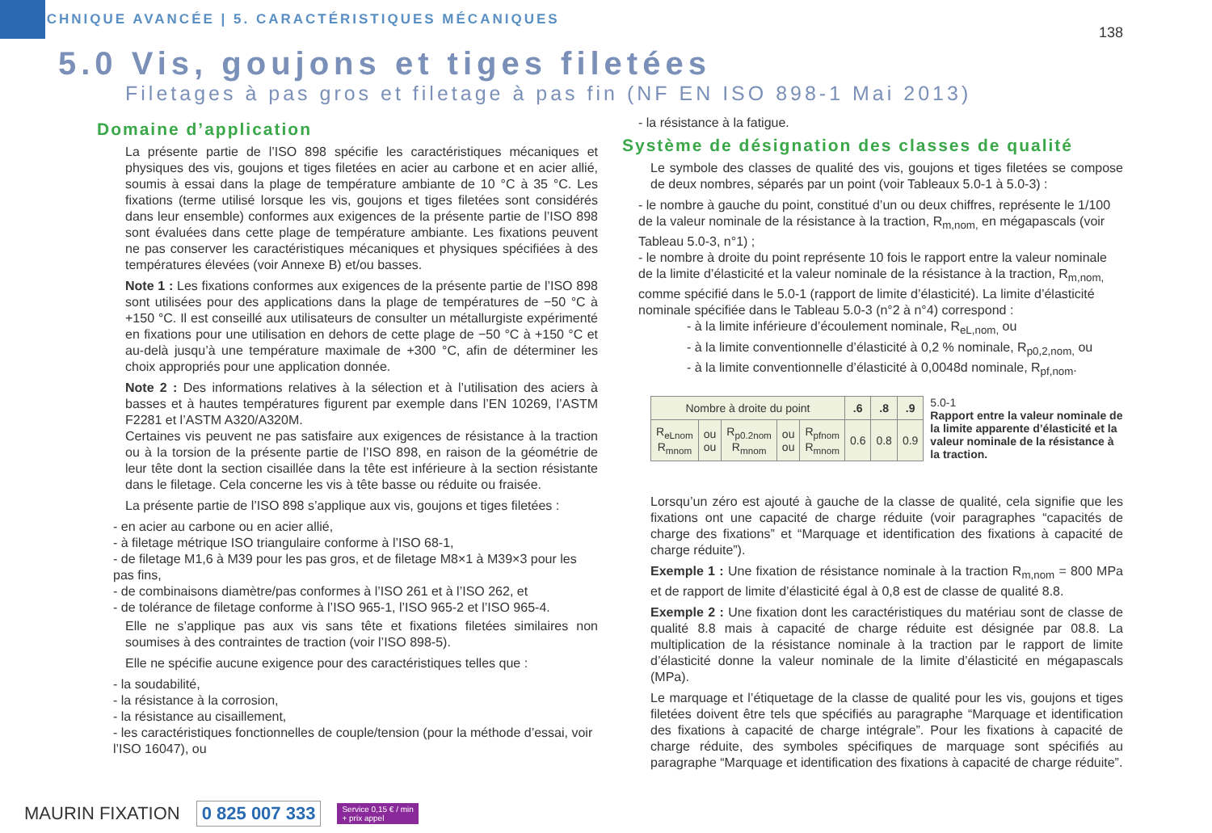TECHNIQUE AVANCÉE | 5. CARACTÉRISTIQUES MÉCANIQUES
138
5.0 Vis, goujons et tiges filetées
Filetages à pas gros et filetage à pas fin (NF EN ISO 898-1 Mai 2013)
Domaine d’application
La présente partie de l’ISO 898 spécifie les caractéristiques mécaniques et physiques des vis, goujons et tiges filetées en acier au carbone et en acier allié, soumis à essai dans la plage de température ambiante de 10 °C à 35 °C. Les fixations (terme utilisé lorsque les vis, goujons et tiges filetées sont considérés dans leur ensemble) conformes aux exigences de la présente partie de l’ISO 898 sont évaluées dans cette plage de température ambiante. Les fixations peuvent ne pas conserver les caractéristiques mécaniques et physiques spécifiées à des températures élevées (voir Annexe B) et/ou basses.
Note 1 : Les fixations conformes aux exigences de la présente partie de l’ISO 898 sont utilisées pour des applications dans la plage de températures de −50 °C à +150 °C. Il est conseillé aux utilisateurs de consulter un métallurgiste expérimenté en fixations pour une utilisation en dehors de cette plage de −50 °C à +150 °C et au-delà jusqu’à une température maximale de +300 °C, afin de déterminer les choix appropriés pour une application donnée.
Note 2 : Des informations relatives à la sélection et à l’utilisation des aciers à basses et à hautes températures figurent par exemple dans l’EN 10269, l’ASTM F2281 et l’ASTM A320/A320M.
Certaines vis peuvent ne pas satisfaire aux exigences de résistance à la traction ou à la torsion de la présente partie de l’ISO 898, en raison de la géométrie de leur tête dont la section cisaillée dans la tête est inférieure à la section résistante dans le filetage. Cela concerne les vis à tête basse ou réduite ou fraisée.
La présente partie de l’ISO 898 s’applique aux vis, goujons et tiges filetées :
- en acier au carbone ou en acier allié,
- à filetage métrique ISO triangulaire conforme à l’ISO 68-1,
- de filetage M1,6 à M39 pour les pas gros, et de filetage M8×1 à M39×3 pour les pas fins,
- de combinaisons diamètre/pas conformes à l’ISO 261 et à l’ISO 262, et
- de tolérance de filetage conforme à l’ISO 965-1, l’ISO 965-2 et l’ISO 965-4.
Elle ne s’applique pas aux vis sans tête et fixations filetées similaires non soumises à des contraintes de traction (voir l’ISO 898-5).
Elle ne spécifie aucune exigence pour des caractéristiques telles que :
- la soudabilité,
- la résistance à la corrosion,
- la résistance au cisaillement,
- les caractéristiques fonctionnelles de couple/tension (pour la méthode d’essai, voir l’ISO 16047), ou
- la résistance à la fatigue.
Système de désignation des classes de qualité
Le symbole des classes de qualité des vis, goujons et tiges filetées se compose de deux nombres, séparés par un point (voir Tableaux 5.0-1 à 5.0-3) :
- le nombre à gauche du point, constitué d’un ou deux chiffres, représente le 1/100 de la valeur nominale de la résistance à la traction, R<sub>m,nom,</sub> en mégapascals (voir Tableau 5.0-3, n°1) ;
- le nombre à droite du point représente 10 fois le rapport entre la valeur nominale de la limite d’élasticité et la valeur nominale de la résistance à la traction, R<sub>m,nom,</sub> comme spécifié dans le 5.0-1 (rapport de limite d’élasticité). La limite d’élasticité nominale spécifiée dans le Tableau 5.0-3 (n°2 à n°4) correspond :
- à la limite inférieure d’écoulement nominale, R<sub>eL,nom,</sub> ou
- à la limite conventionnelle d’élasticité à 0,2 % nominale, R<sub>p0,2,nom,</sub> ou
- à la limite conventionnelle d’élasticité à 0,0048d nominale, R<sub>pf,nom</sub>.
| Nombre à droite du point | | | | | .6 | .8 | .9 |
| --- | --- | --- | --- | --- | --- | --- | --- |
| R<sub>eLnom</sub> R<sub>mnom</sub> | ou ou | R<sub>p0.2nom</sub> R<sub>mnom</sub> | ou ou | R<sub>pfnom</sub> R<sub>mnom</sub> | 0.6 | 0.8 | 0.9 |
5.0-1
Rapport entre la valeur nominale de la limite apparente d’élasticité et la valeur nominale de la résistance à la traction.
Lorsqu’un zéro est ajouté à gauche de la classe de qualité, cela signifie que les fixations ont une capacité de charge réduite (voir paragraphes “capacités de charge des fixations” et “Marquage et identification des fixations à capacité de charge réduite”).
Exemple 1 : Une fixation de résistance nominale à la traction R<sub>m,nom</sub> = 800 MPa et de rapport de limite d’élasticité égal à 0,8 est de classe de qualité 8.8.
Exemple 2 : Une fixation dont les caractéristiques du matériau sont de classe de qualité 8.8 mais à capacité de charge réduite est désignée par 08.8. La multiplication de la résistance nominale à la traction par le rapport de limite d’élasticité donne la valeur nominale de la limite d’élasticité en mégapascals (MPa).
Le marquage et l’étiquetage de la classe de qualité pour les vis, goujons et tiges filetées doivent être tels que spécifiés au paragraphe “Marquage et identification des fixations à capacité de charge intégrale”. Pour les fixations à capacité de charge réduite, des symboles spécifiques de marquage sont spécifiés au paragraphe “Marquage et identification des fixations à capacité de charge réduite”.
MAURIN FIXATION 0 825 007 333 Service 0,15 € / min
+ prix appel